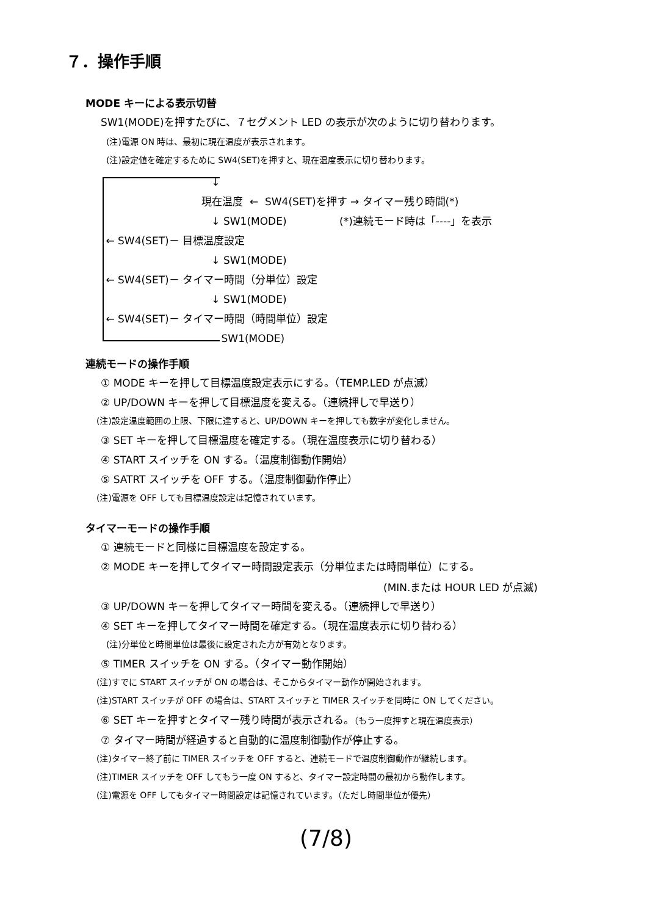７．操作手順
MODE キーによる表示切替
SW1(MODE)を押すたびに、７セグメント LED の表示が次のように切り替わります。
(注)電源 ON 時は、最初に現在温度が表示されます。
(注)設定値を確定するために SW4(SET)を押すと、現在温度表示に切り替わります。
↓
現在温度 ← SW4(SET)を押す → タイマー残り時間(*)
↓ SW1(MODE) (*)連続モード時は「----」を表示
← SW4(SET)－ 目標温度設定
↓ SW1(MODE)
← SW4(SET)－ タイマー時間（分単位）設定
↓ SW1(MODE)
← SW4(SET)－ タイマー時間（時間単位）設定
SW1(MODE)
連続モードの操作手順
① MODE キーを押して目標温度設定表示にする。（TEMP.LED が点滅）
② UP/DOWN キーを押して目標温度を変える。（連続押しで早送り）
(注)設定温度範囲の上限、下限に達すると、UP/DOWN キーを押しても数字が変化しません。
③ SET キーを押して目標温度を確定する。（現在温度表示に切り替わる）
④ START スイッチを ON する。（温度制御動作開始）
⑤ SATRT スイッチを OFF する。（温度制御動作停止）
(注)電源を OFF しても目標温度設定は記憶されています。
タイマーモードの操作手順
① 連続モードと同様に目標温度を設定する。
② MODE キーを押してタイマー時間設定表示（分単位または時間単位）にする。
(MIN.または HOUR LED が点滅)
③ UP/DOWN キーを押してタイマー時間を変える。（連続押しで早送り）
④ SET キーを押してタイマー時間を確定する。（現在温度表示に切り替わる）
(注)分単位と時間単位は最後に設定された方が有効となります。
⑤ TIMER スイッチを ON する。（タイマー動作開始）
(注)すでに START スイッチが ON の場合は、そこからタイマー動作が開始されます。
(注)START スイッチが OFF の場合は、START スイッチと TIMER スイッチを同時に ON してください。
⑥ SET キーを押すとタイマー残り時間が表示される。（もう一度押すと現在温度表示）
⑦ タイマー時間が経過すると自動的に温度制御動作が停止する。
(注)タイマー終了前に TIMER スイッチを OFF すると、連続モードで温度制御動作が継続します。
(注)TIMER スイッチを OFF してもう一度 ON すると、タイマー設定時間の最初から動作します。
(注)電源を OFF してもタイマー時間設定は記憶されています。（ただし時間単位が優先）
(7/8)